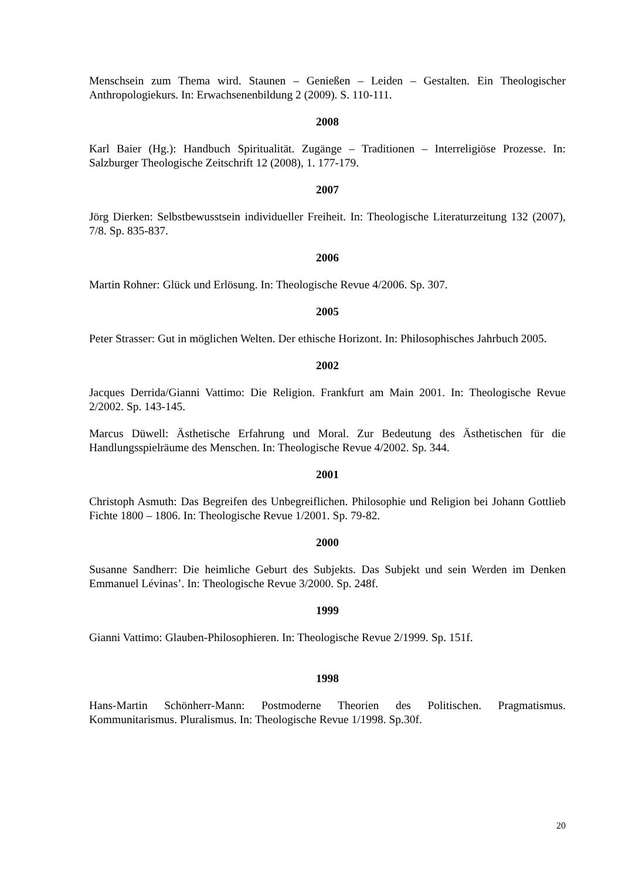Menschsein zum Thema wird. Staunen – Genießen – Leiden – Gestalten. Ein Theologischer Anthropologiekurs. In: Erwachsenenbildung 2 (2009). S. 110-111.
2008
Karl Baier (Hg.): Handbuch Spiritualität. Zugänge – Traditionen – Interreligiöse Prozesse. In: Salzburger Theologische Zeitschrift 12 (2008), 1. 177-179.
2007
Jörg Dierken: Selbstbewusstsein individueller Freiheit. In: Theologische Literaturzeitung 132 (2007), 7/8. Sp. 835-837.
2006
Martin Rohner: Glück und Erlösung. In: Theologische Revue 4/2006. Sp. 307.
2005
Peter Strasser: Gut in möglichen Welten. Der ethische Horizont. In: Philosophisches Jahrbuch 2005.
2002
Jacques Derrida/Gianni Vattimo: Die Religion. Frankfurt am Main 2001. In: Theologische Revue 2/2002. Sp. 143-145.
Marcus Düwell: Ästhetische Erfahrung und Moral. Zur Bedeutung des Ästhetischen für die Handlungsspielräume des Menschen. In: Theologische Revue 4/2002. Sp. 344.
2001
Christoph Asmuth: Das Begreifen des Unbegreiflichen. Philosophie und Religion bei Johann Gottlieb Fichte 1800 – 1806. In: Theologische Revue 1/2001. Sp. 79-82.
2000
Susanne Sandherr: Die heimliche Geburt des Subjekts. Das Subjekt und sein Werden im Denken Emmanuel Lévinas’. In: Theologische Revue 3/2000. Sp. 248f.
1999
Gianni Vattimo: Glauben-Philosophieren. In: Theologische Revue 2/1999. Sp. 151f.
1998
Hans-Martin Schönherr-Mann: Postmoderne Theorien des Politischen. Pragmatismus. Kommunitarismus. Pluralismus. In: Theologische Revue 1/1998. Sp.30f.
20